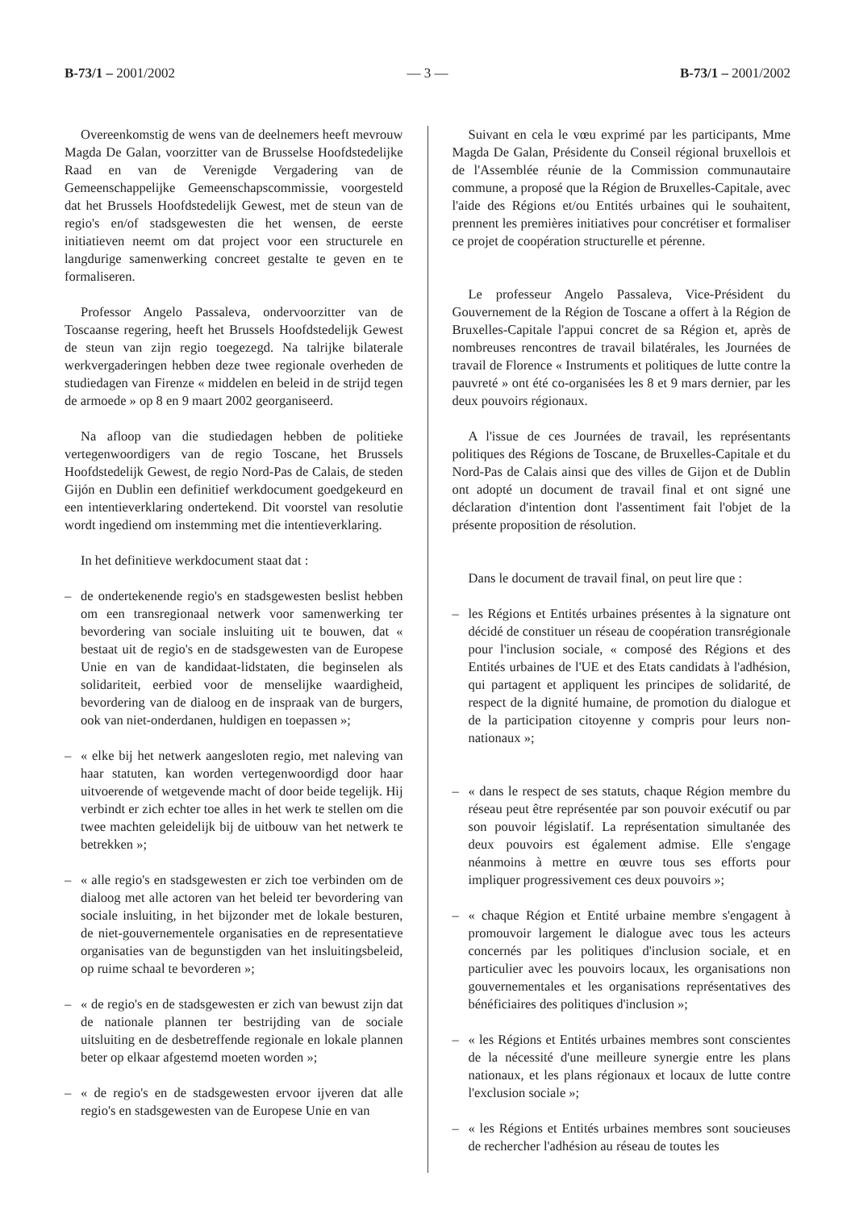B-73/1 – 2001/2002 — 3 — B-73/1 – 2001/2002
Overeenkomstig de wens van de deelnemers heeft mevrouw Magda De Galan, voorzitter van de Brusselse Hoofdstedelijke Raad en van de Verenigde Vergadering van de Gemeenschappelijke Gemeenschapscommissie, voorgesteld dat het Brussels Hoofdstedelijk Gewest, met de steun van de regio's en/of stadsgewesten die het wensen, de eerste initiatieven neemt om dat project voor een structurele en langdurige samenwerking concreet gestalte te geven en te formaliseren.
Professor Angelo Passaleva, ondervoorzitter van de Toscaanse regering, heeft het Brussels Hoofdstedelijk Gewest de steun van zijn regio toegezegd. Na talrijke bilaterale werkvergaderingen hebben deze twee regionale overheden de studiedagen van Firenze « middelen en beleid in de strijd tegen de armoede » op 8 en 9 maart 2002 georganiseerd.
Na afloop van die studiedagen hebben de politieke vertegenwoordigers van de regio Toscane, het Brussels Hoofdstedelijk Gewest, de regio Nord-Pas de Calais, de steden Gijón en Dublin een definitief werkdocument goedgekeurd en een intentieverklaring ondertekend. Dit voorstel van resolutie wordt ingediend om instemming met die intentieverklaring.
In het definitieve werkdocument staat dat :
– de ondertekenende regio's en stadsgewesten beslist hebben om een transregionaal netwerk voor samenwerking ter bevordering van sociale insluiting uit te bouwen, dat « bestaat uit de regio's en de stadsgewesten van de Europese Unie en van de kandidaat-lidstaten, die beginselen als solidariteit, eerbied voor de menselijke waardigheid, bevordering van de dialoog en de inspraak van de burgers, ook van niet-onderdanen, huldigen en toepassen »;
– « elke bij het netwerk aangesloten regio, met naleving van haar statuten, kan worden vertegenwoordigd door haar uitvoerende of wetgevende macht of door beide tegelijk. Hij verbindt er zich echter toe alles in het werk te stellen om die twee machten geleidelijk bij de uitbouw van het netwerk te betrekken »;
– « alle regio's en stadsgewesten er zich toe verbinden om de dialoog met alle actoren van het beleid ter bevordering van sociale insluiting, in het bijzonder met de lokale besturen, de niet-gouvernementele organisaties en de representatieve organisaties van de begunstigden van het insluitingsbeleid, op ruime schaal te bevorderen »;
– « de regio's en de stadsgewesten er zich van bewust zijn dat de nationale plannen ter bestrijding van de sociale uitsluiting en de desbetreffende regionale en lokale plannen beter op elkaar afgestemd moeten worden »;
– « de regio's en de stadsgewesten ervoor ijveren dat alle regio's en stadsgewesten van de Europese Unie en van
Suivant en cela le vœu exprimé par les participants, Mme Magda De Galan, Présidente du Conseil régional bruxellois et de l'Assemblée réunie de la Commission communautaire commune, a proposé que la Région de Bruxelles-Capitale, avec l'aide des Régions et/ou Entités urbaines qui le souhaitent, prennent les premières initiatives pour concrétiser et formaliser ce projet de coopération structurelle et pérenne.
Le professeur Angelo Passaleva, Vice-Président du Gouvernement de la Région de Toscane a offert à la Région de Bruxelles-Capitale l'appui concret de sa Région et, après de nombreuses rencontres de travail bilatérales, les Journées de travail de Florence « Instruments et politiques de lutte contre la pauvreté » ont été co-organisées les 8 et 9 mars dernier, par les deux pouvoirs régionaux.
A l'issue de ces Journées de travail, les représentants politiques des Régions de Toscane, de Bruxelles-Capitale et du Nord-Pas de Calais ainsi que des villes de Gijon et de Dublin ont adopté un document de travail final et ont signé une déclaration d'intention dont l'assentiment fait l'objet de la présente proposition de résolution.
Dans le document de travail final, on peut lire que :
– les Régions et Entités urbaines présentes à la signature ont décidé de constituer un réseau de coopération transrégionale pour l'inclusion sociale, « composé des Régions et des Entités urbaines de l'UE et des Etats candidats à l'adhésion, qui partagent et appliquent les principes de solidarité, de respect de la dignité humaine, de promotion du dialogue et de la participation citoyenne y compris pour leurs non-nationaux »;
– « dans le respect de ses statuts, chaque Région membre du réseau peut être représentée par son pouvoir exécutif ou par son pouvoir législatif. La représentation simultanée des deux pouvoirs est également admise. Elle s'engage néanmoins à mettre en œuvre tous ses efforts pour impliquer progressivement ces deux pouvoirs »;
– « chaque Région et Entité urbaine membre s'engagent à promouvoir largement le dialogue avec tous les acteurs concernés par les politiques d'inclusion sociale, et en particulier avec les pouvoirs locaux, les organisations non gouvernementales et les organisations représentatives des bénéficiaires des politiques d'inclusion »;
– « les Régions et Entités urbaines membres sont conscientes de la nécessité d'une meilleure synergie entre les plans nationaux, et les plans régionaux et locaux de lutte contre l'exclusion sociale »;
– « les Régions et Entités urbaines membres sont soucieuses de rechercher l'adhésion au réseau de toutes les